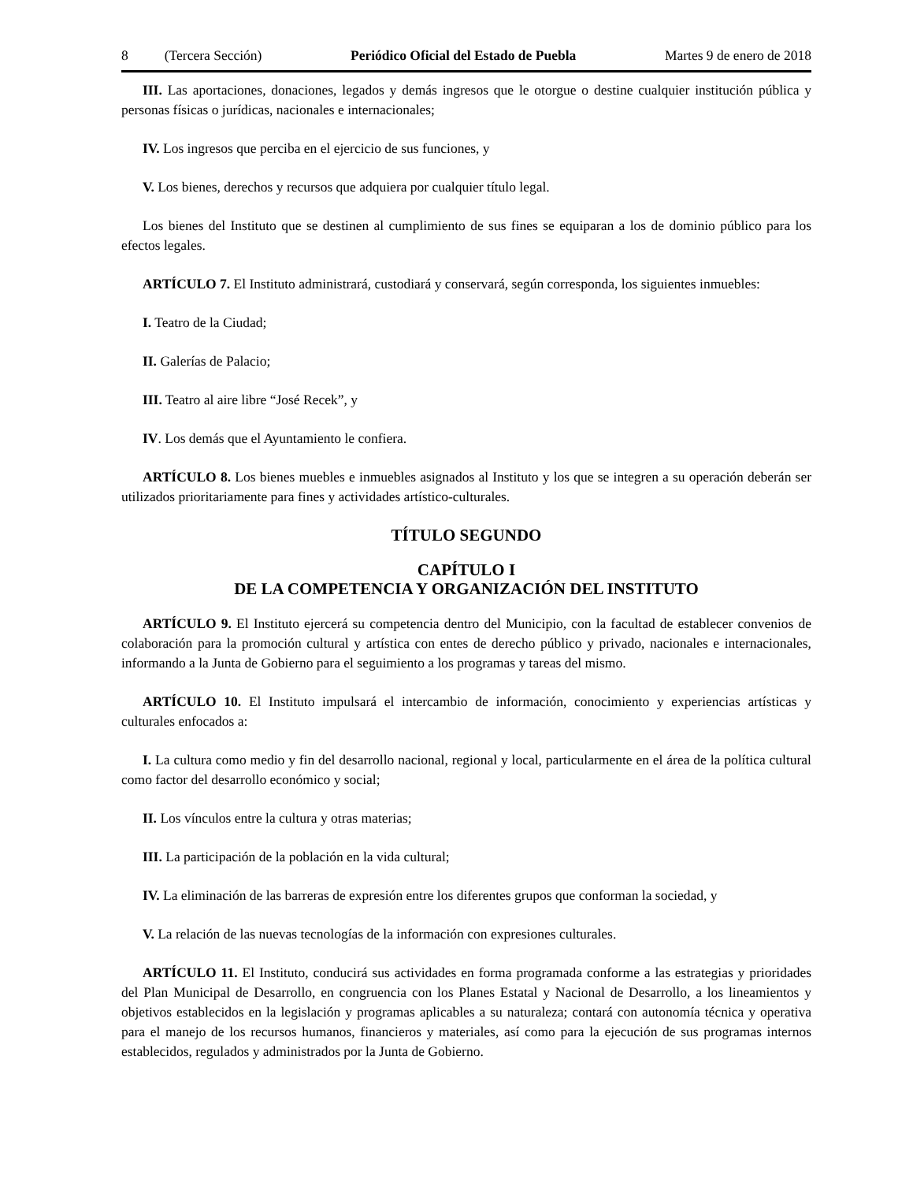8 (Tercera Sección) Periódico Oficial del Estado de Puebla Martes 9 de enero de 2018
III. Las aportaciones, donaciones, legados y demás ingresos que le otorgue o destine cualquier institución pública y personas físicas o jurídicas, nacionales e internacionales;
IV. Los ingresos que perciba en el ejercicio de sus funciones, y
V. Los bienes, derechos y recursos que adquiera por cualquier título legal.
Los bienes del Instituto que se destinen al cumplimiento de sus fines se equiparan a los de dominio público para los efectos legales.
ARTÍCULO 7. El Instituto administrará, custodiará y conservará, según corresponda, los siguientes inmuebles:
I. Teatro de la Ciudad;
II. Galerías de Palacio;
III. Teatro al aire libre “José Recek”, y
IV. Los demás que el Ayuntamiento le confiera.
ARTÍCULO 8. Los bienes muebles e inmuebles asignados al Instituto y los que se integren a su operación deberán ser utilizados prioritariamente para fines y actividades artístico-culturales.
TÍTULO SEGUNDO
CAPÍTULO I
DE LA COMPETENCIA Y ORGANIZACIÓN DEL INSTITUTO
ARTÍCULO 9. El Instituto ejercerá su competencia dentro del Municipio, con la facultad de establecer convenios de colaboración para la promoción cultural y artística con entes de derecho público y privado, nacionales e internacionales, informando a la Junta de Gobierno para el seguimiento a los programas y tareas del mismo.
ARTÍCULO 10. El Instituto impulsará el intercambio de información, conocimiento y experiencias artísticas y culturales enfocados a:
I. La cultura como medio y fin del desarrollo nacional, regional y local, particularmente en el área de la política cultural como factor del desarrollo económico y social;
II. Los vínculos entre la cultura y otras materias;
III. La participación de la población en la vida cultural;
IV. La eliminación de las barreras de expresión entre los diferentes grupos que conforman la sociedad, y
V. La relación de las nuevas tecnologías de la información con expresiones culturales.
ARTÍCULO 11. El Instituto, conducirá sus actividades en forma programada conforme a las estrategias y prioridades del Plan Municipal de Desarrollo, en congruencia con los Planes Estatal y Nacional de Desarrollo, a los lineamientos y objetivos establecidos en la legislación y programas aplicables a su naturaleza; contará con autonomía técnica y operativa para el manejo de los recursos humanos, financieros y materiales, así como para la ejecución de sus programas internos establecidos, regulados y administrados por la Junta de Gobierno.